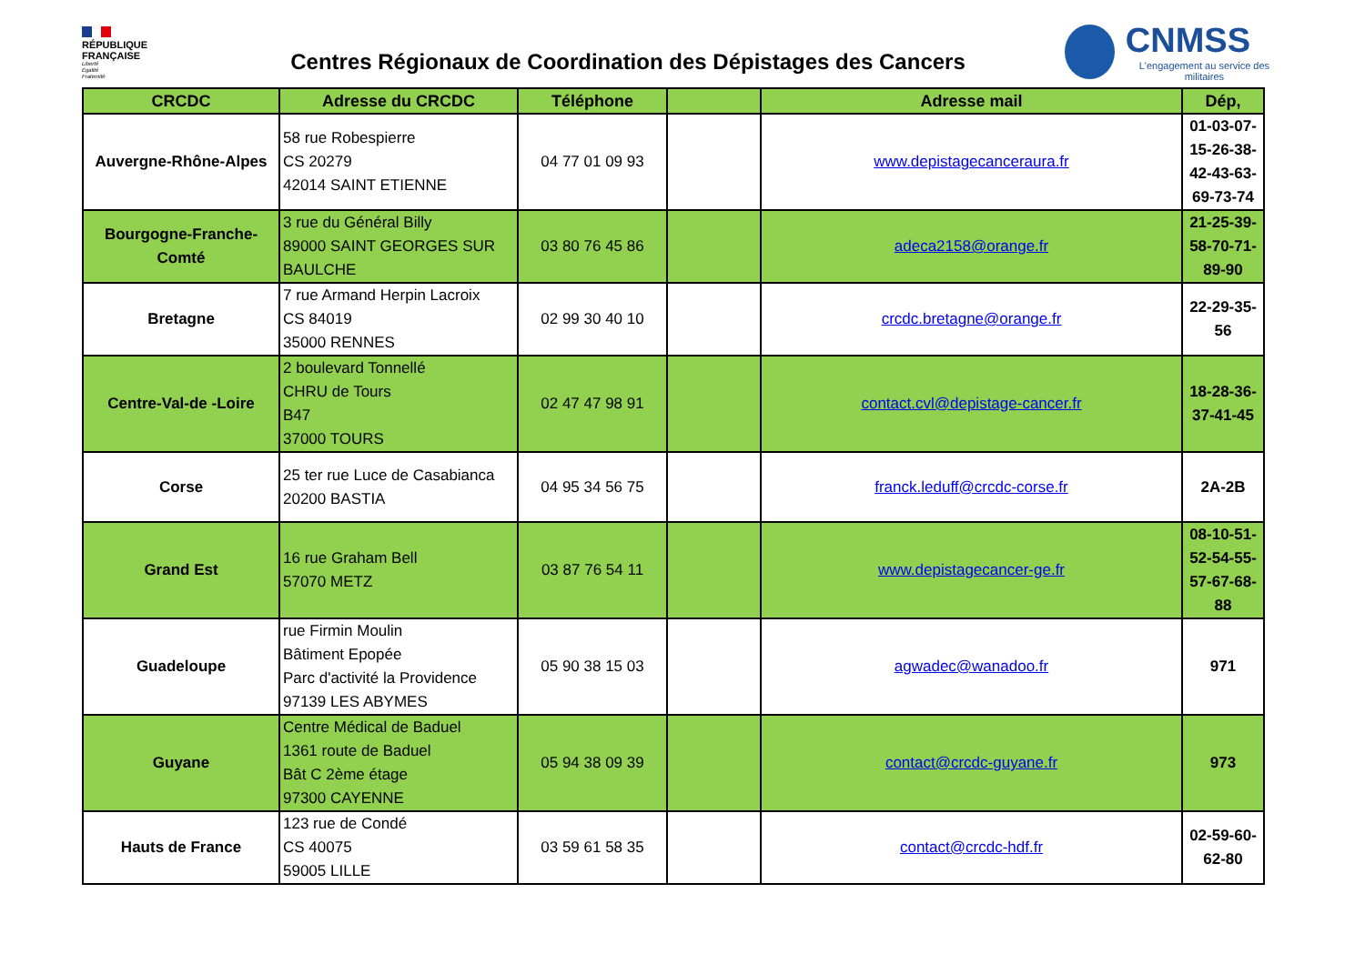RÉPUBLIQUE
FRANÇAISE
Liberté
Égalité
Fraternité
Centres Régionaux de Coordination des Dépistages des Cancers
CNMSS
L'engagement au service des militaires
| CRCDC | Adresse du CRCDC | Téléphone | | Adresse mail | Dép, |
| --- | --- | --- | --- | --- | --- |
| Auvergne-Rhône-Alpes | 58 rue Robespierre CS 20279 42014 SAINT ETIENNE | 04 77 01 09 93 | | www.depistagecanceraura.fr | 01-03-07-15-26-38-42-43-63-69-73-74 |
| Bourgogne-Franche-Comté | 3 rue du Général Billy 89000 SAINT GEORGES SUR BAULCHE | 03 80 76 45 86 | | adeca2158@orange.fr | 21-25-39-58-70-71-89-90 |
| Bretagne | 7 rue Armand Herpin Lacroix CS 84019 35000 RENNES | 02 99 30 40 10 | | crcdc.bretagne@orange.fr | 22-29-35-56 |
| Centre-Val-de -Loire | 2 boulevard Tonnellé CHRU de Tours B47 37000 TOURS | 02 47 47 98 91 | | contact.cvl@depistage-cancer.fr | 18-28-36-37-41-45 |
| Corse | 25 ter rue Luce de Casabianca 20200 BASTIA | 04 95 34 56 75 | | franck.leduff@crcdc-corse.fr | 2A-2B |
| Grand Est | 16 rue Graham Bell 57070 METZ | 03 87 76 54 11 | | www.depistagecancer-ge.fr | 08-10-51-52-54-55-57-67-68-88 |
| Guadeloupe | rue Firmin Moulin Bâtiment Epopée Parc d'activité la Providence 97139 LES ABYMES | 05 90 38 15 03 | | agwadec@wanadoo.fr | 971 |
| Guyane | Centre Médical de Baduel 1361 route de Baduel Bât C 2ème étage 97300 CAYENNE | 05 94 38 09 39 | | contact@crcdc-guyane.fr | 973 |
| Hauts de France | 123 rue de Condé CS 40075 59005 LILLE | 03 59 61 58 35 | | contact@crcdc-hdf.fr | 02-59-60-62-80 |